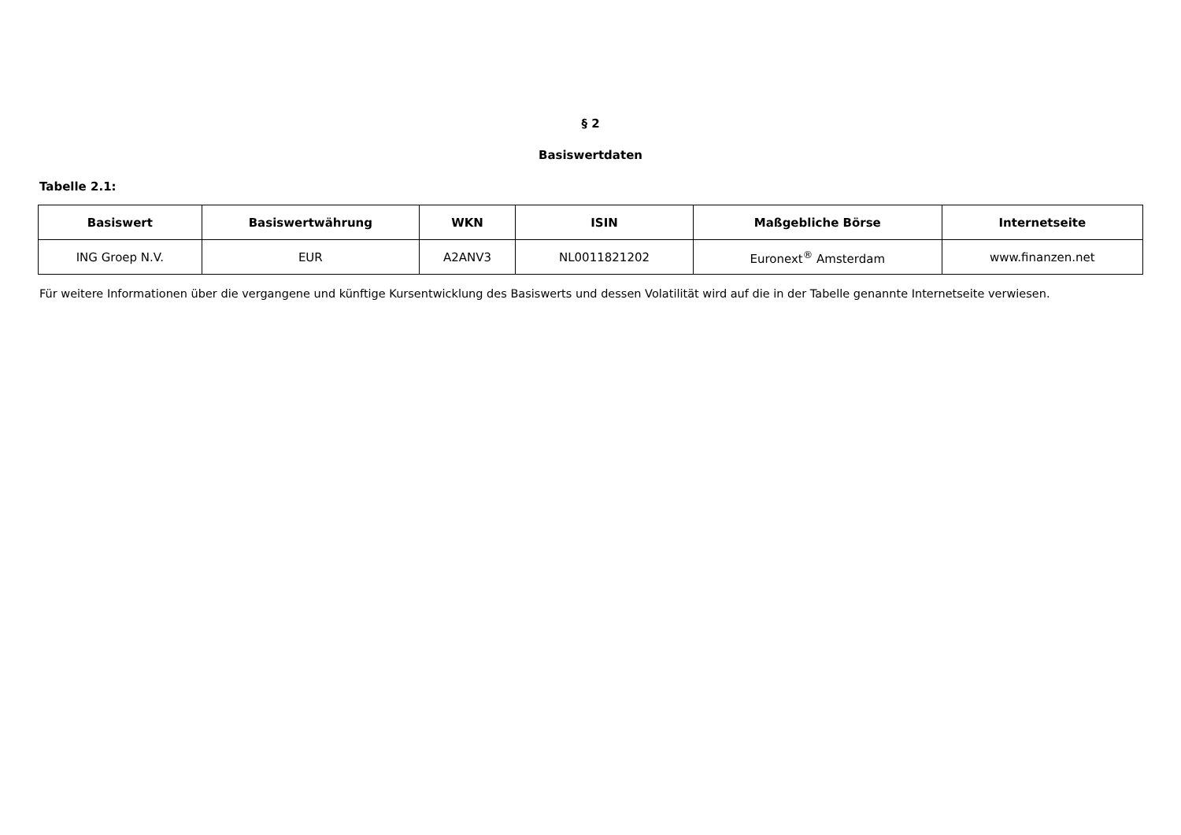§ 2
Basiswertdaten
Tabelle 2.1:
| Basiswert | Basiswertwährung | WKN | ISIN | Maßgebliche Börse | Internetseite |
| --- | --- | --- | --- | --- | --- |
| ING Groep N.V. | EUR | A2ANV3 | NL0011821202 | Euronext<sup>®</sup> Amsterdam | www.finanzen.net |
Für weitere Informationen über die vergangene und künftige Kursentwicklung des Basiswerts und dessen Volatilität wird auf die in der Tabelle genannte Internetseite verwiesen.